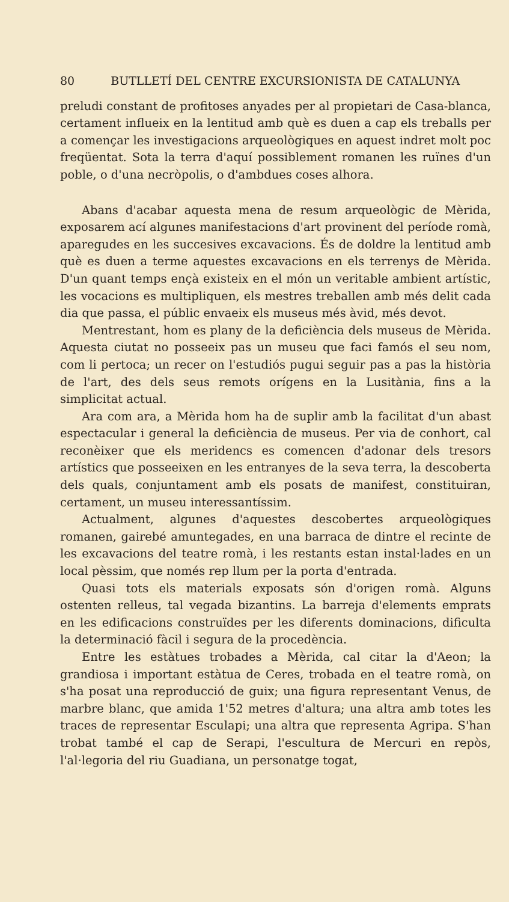80 BUTLLETÍ DEL CENTRE EXCURSIONISTA DE CATALUNYA
preludi constant de profitoses anyades per al propietari de Casa-blanca, certament influeix en la lentitud amb què es duen a cap els treballs per a començar les investigacions arqueològiques en aquest indret molt poc freqüentat. Sota la terra d'aquí possiblement romanen les ruïnes d'un poble, o d'una necròpolis, o d'ambdues coses alhora.
Abans d'acabar aquesta mena de resum arqueològic de Mèrida, exposarem ací algunes manifestacions d'art provinent del període romà, aparegudes en les succesives excavacions. És de doldre la lentitud amb què es duen a terme aquestes excavacions en els terrenys de Mèrida. D'un quant temps ençà existeix en el món un veritable ambient artístic, les vocacions es multipliquen, els mestres treballen amb més delit cada dia que passa, el públic envaeix els museus més àvid, més devot.
Mentrestant, hom es plany de la deficiència dels museus de Mèrida. Aquesta ciutat no posseeix pas un museu que faci famós el seu nom, com li pertoca; un recer on l'estudiós pugui seguir pas a pas la història de l'art, des dels seus remots orígens en la Lusitània, fins a la simplicitat actual.
Ara com ara, a Mèrida hom ha de suplir amb la facilitat d'un abast espectacular i general la deficiència de museus. Per via de conhort, cal reconèixer que els meridencs es comencen d'adonar dels tresors artístics que posseeixen en les entranyes de la seva terra, la descoberta dels quals, conjuntament amb els posats de manifest, constituiran, certament, un museu interessantíssim.
Actualment, algunes d'aquestes descobertes arqueològiques romanen, gairebé amuntegades, en una barraca de dintre el recinte de les excavacions del teatre romà, i les restants estan instal·lades en un local pèssim, que només rep llum per la porta d'entrada.
Quasi tots els materials exposats són d'origen romà. Alguns ostenten relleus, tal vegada bizantins. La barreja d'elements emprats en les edificacions construïdes per les diferents dominacions, dificulta la determinació fàcil i segura de la procedència.
Entre les estàtues trobades a Mèrida, cal citar la d'Aeon; la grandiosa i important estàtua de Ceres, trobada en el teatre romà, on s'ha posat una reproducció de guix; una figura representant Venus, de marbre blanc, que amida 1'52 metres d'altura; una altra amb totes les traces de representar Esculapi; una altra que representa Agripa. S'han trobat també el cap de Serapi, l'escultura de Mercuri en repòs, l'al·legoria del riu Guadiana, un personatge togat,